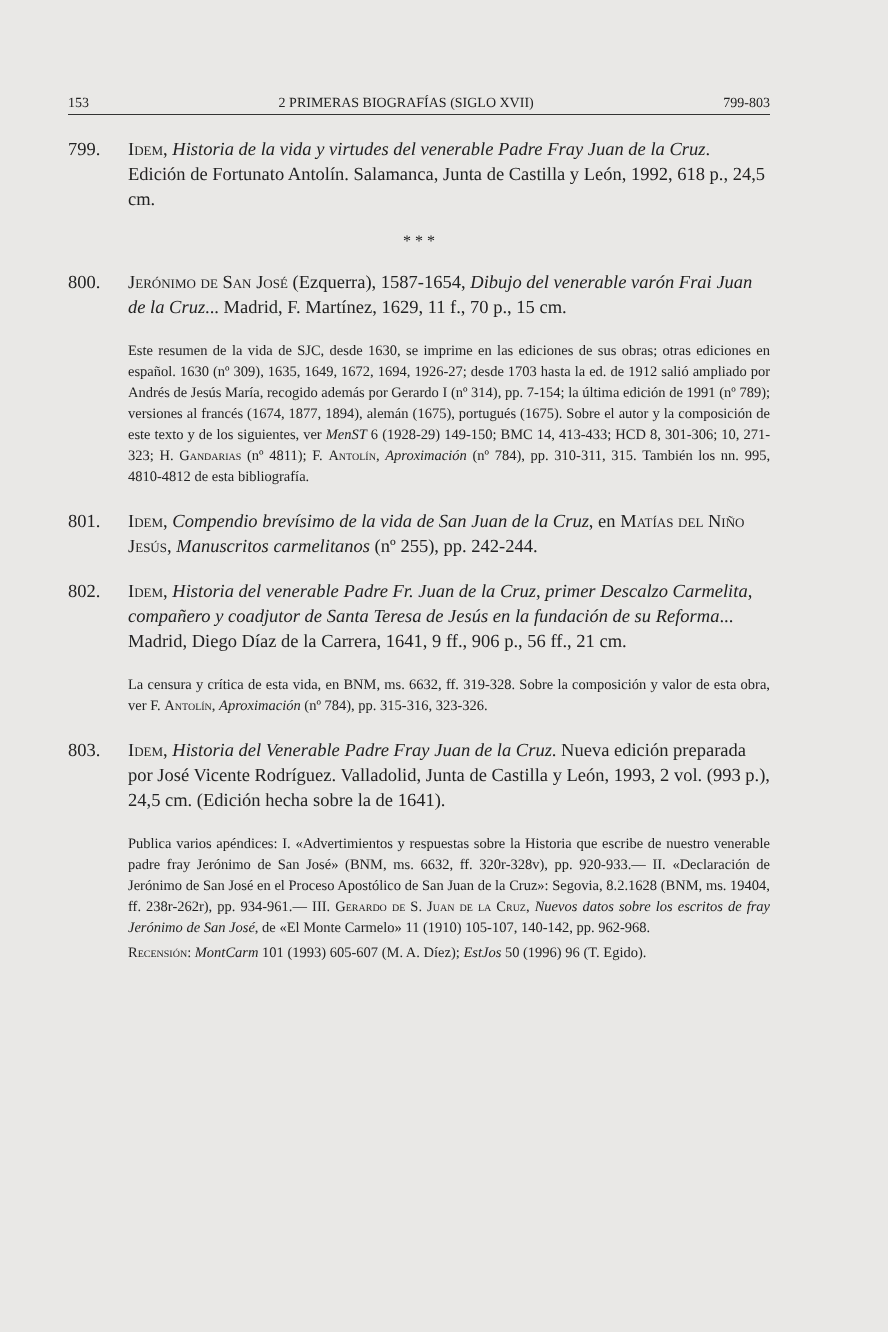153 2 PRIMERAS BIOGRAFÍAS (SIGLO XVII) 799-803
799. Idem, Historia de la vida y virtudes del venerable Padre Fray Juan de la Cruz. Edición de Fortunato Antolín. Salamanca, Junta de Castilla y León, 1992, 618 p., 24,5 cm.
* * *
800. Jerónimo de San José (Ezquerra), 1587-1654, Dibujo del venerable varón Frai Juan de la Cruz... Madrid, F. Martínez, 1629, 11 f., 70 p., 15 cm.
Este resumen de la vida de SJC, desde 1630, se imprime en las ediciones de sus obras; otras ediciones en español. 1630 (nº 309), 1635, 1649, 1672, 1694, 1926-27; desde 1703 hasta la ed. de 1912 salió ampliado por Andrés de Jesús María, recogido además por Gerardo I (nº 314), pp. 7-154; la última edición de 1991 (nº 789); versiones al francés (1674, 1877, 1894), alemán (1675), portugués (1675). Sobre el autor y la composición de este texto y de los siguientes, ver MenST 6 (1928-29) 149-150; BMC 14, 413-433; HCD 8, 301-306; 10, 271-323; H. Gandarias (nº 4811); F. Antolín, Aproximación (nº 784), pp. 310-311, 315. También los nn. 995, 4810-4812 de esta bibliografía.
801. Idem, Compendio brevísimo de la vida de San Juan de la Cruz, en Matías del Niño Jesús, Manuscritos carmelitanos (nº 255), pp. 242-244.
802. Idem, Historia del venerable Padre Fr. Juan de la Cruz, primer Descalzo Carmelita, compañero y coadjutor de Santa Teresa de Jesús en la fundación de su Reforma... Madrid, Diego Díaz de la Carrera, 1641, 9 ff., 906 p., 56 ff., 21 cm.
La censura y crítica de esta vida, en BNM, ms. 6632, ff. 319-328. Sobre la composición y valor de esta obra, ver F. Antolín, Aproximación (nº 784), pp. 315-316, 323-326.
803. Idem, Historia del Venerable Padre Fray Juan de la Cruz. Nueva edición preparada por José Vicente Rodríguez. Valladolid, Junta de Castilla y León, 1993, 2 vol. (993 p.), 24,5 cm. (Edición hecha sobre la de 1641).
Publica varios apéndices: I. «Advertimientos y respuestas sobre la Historia que escribe de nuestro venerable padre fray Jerónimo de San José» (BNM, ms. 6632, ff. 320r-328v), pp. 920-933.— II. «Declaración de Jerónimo de San José en el Proceso Apostólico de San Juan de la Cruz»: Segovia, 8.2.1628 (BNM, ms. 19404, ff. 238r-262r), pp. 934-961.— III. Gerardo de S. Juan de la Cruz, Nuevos datos sobre los escritos de fray Jerónimo de San José, de «El Monte Carmelo» 11 (1910) 105-107, 140-142, pp. 962-968.
Recensión: MontCarm 101 (1993) 605-607 (M. A. Díez); EstJos 50 (1996) 96 (T. Egido).